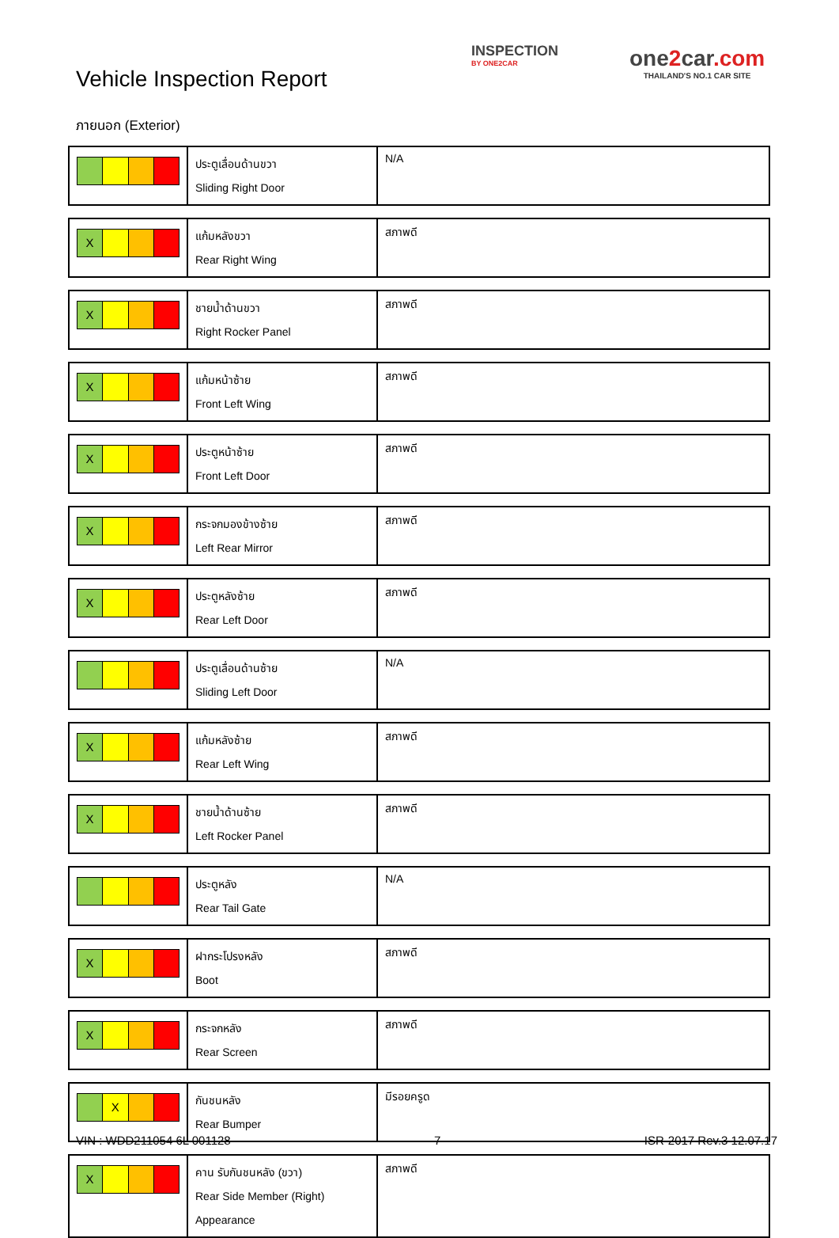Vehicle Inspection Report
INSPECTION
BY ONE2CAR
one2car.com
THAILAND'S NO.1 CAR SITE
ภายนอก (Exterior)
| | ประตูเลื่อนด้านขวา Sliding Right Door | N/A |
| X | แก้มหลังขวา Rear Right Wing | สภาพดี |
| X | ชายน้ำด้านขวา Right Rocker Panel | สภาพดี |
| X | แก้มหน้าซ้าย Front Left Wing | สภาพดี |
| X | ประตูหน้าซ้าย Front Left Door | สภาพดี |
| X | กระจกมองข้างซ้าย Left Rear Mirror | สภาพดี |
| X | ประตูหลังซ้าย Rear Left Door | สภาพดี |
| | ประตูเลื่อนด้านซ้าย Sliding Left Door | N/A |
| X | แก้มหลังซ้าย Rear Left Wing | สภาพดี |
| X | ชายน้ำด้านซ้าย Left Rocker Panel | สภาพดี |
| | ประตูหลัง Rear Tail Gate | N/A |
| X | ฝากระโปรงหลัง Boot | สภาพดี |
| X | กระจกหลัง Rear Screen | สภาพดี |
| X | กันชนหลัง Rear Bumper | มีรอยครูด |
| X | คาน รับกันชนหลัง (ขวา) Rear Side Member (Right) Appearance | สภาพดี |
VIN : WDD211054 6L 001128 7 ISR-2017 Rev.3 12.07.17